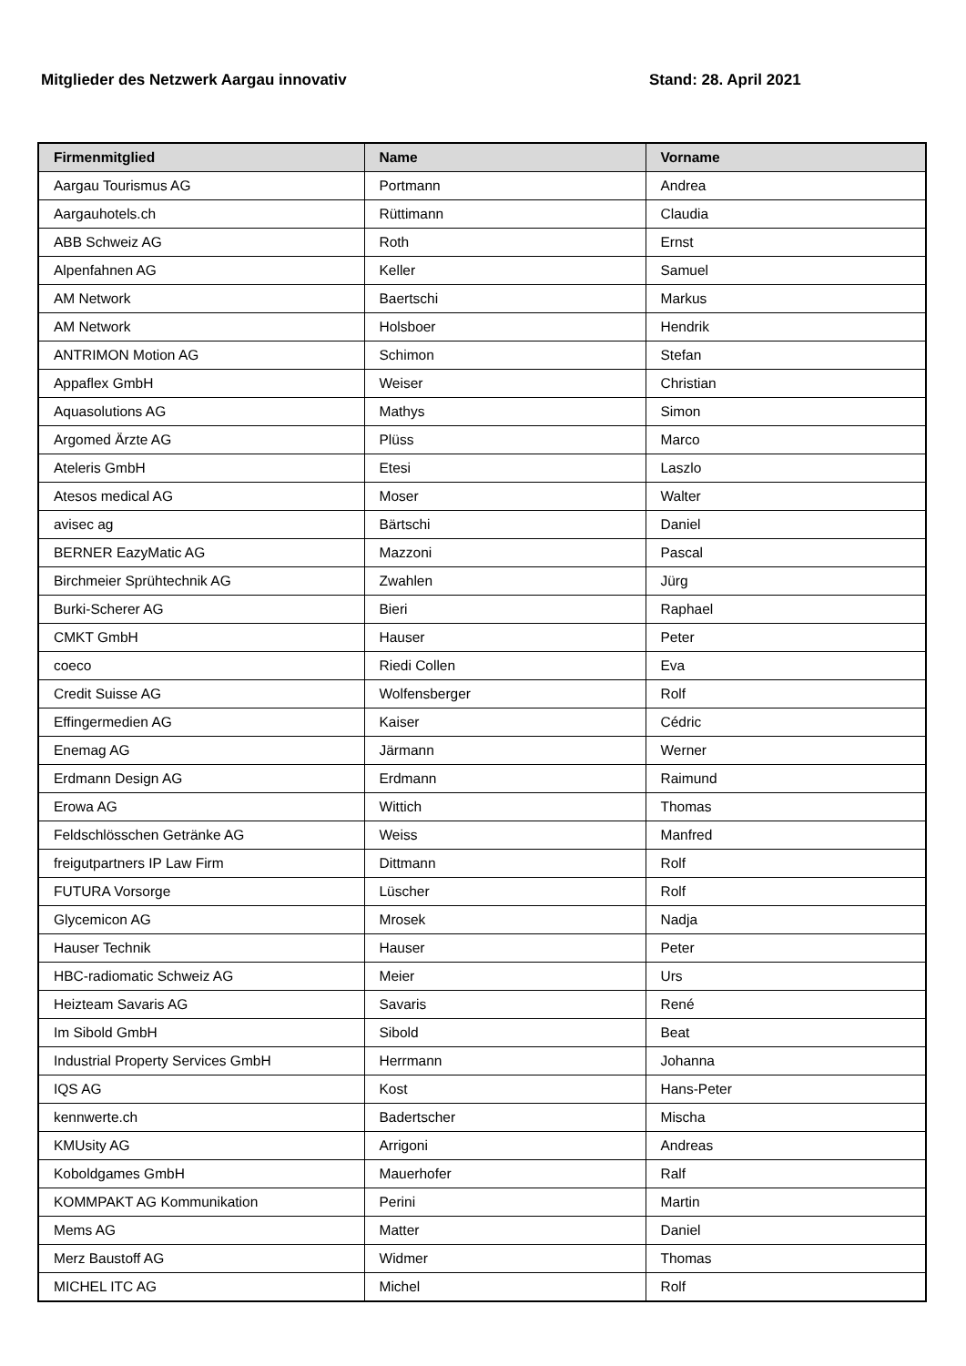Mitglieder des Netzwerk Aargau innovativ Stand: 28. April 2021
| Firmenmitglied | Name | Vorname |
| --- | --- | --- |
| Aargau Tourismus AG | Portmann | Andrea |
| Aargauhotels.ch | Rüttimann | Claudia |
| ABB Schweiz AG | Roth | Ernst |
| Alpenfahnen AG | Keller | Samuel |
| AM Network | Baertschi | Markus |
| AM Network | Holsboer | Hendrik |
| ANTRIMON Motion AG | Schimon | Stefan |
| Appaflex GmbH | Weiser | Christian |
| Aquasolutions AG | Mathys | Simon |
| Argomed Ärzte AG | Plüss | Marco |
| Ateleris GmbH | Etesi | Laszlo |
| Atesos medical AG | Moser | Walter |
| avisec ag | Bärtschi | Daniel |
| BERNER EazyMatic AG | Mazzoni | Pascal |
| Birchmeier Sprühtechnik AG | Zwahlen | Jürg |
| Burki-Scherer AG | Bieri | Raphael |
| CMKT GmbH | Hauser | Peter |
| coeco | Riedi Collen | Eva |
| Credit Suisse AG | Wolfensberger | Rolf |
| Effingermedien AG | Kaiser | Cédric |
| Enemag AG | Järmann | Werner |
| Erdmann Design AG | Erdmann | Raimund |
| Erowa AG | Wittich | Thomas |
| Feldschlösschen Getränke AG | Weiss | Manfred |
| freigutpartners IP Law Firm | Dittmann | Rolf |
| FUTURA Vorsorge | Lüscher | Rolf |
| Glycemicon AG | Mrosek | Nadja |
| Hauser Technik | Hauser | Peter |
| HBC-radiomatic Schweiz AG | Meier | Urs |
| Heizteam Savaris AG | Savaris | René |
| Im Sibold GmbH | Sibold | Beat |
| Industrial Property Services GmbH | Herrmann | Johanna |
| IQS AG | Kost | Hans-Peter |
| kennwerte.ch | Badertscher | Mischa |
| KMUsity AG | Arrigoni | Andreas |
| Koboldgames GmbH | Mauerhofer | Ralf |
| KOMMPAKT AG Kommunikation | Perini | Martin |
| Mems AG | Matter | Daniel |
| Merz Baustoff AG | Widmer | Thomas |
| MICHEL ITC AG | Michel | Rolf |